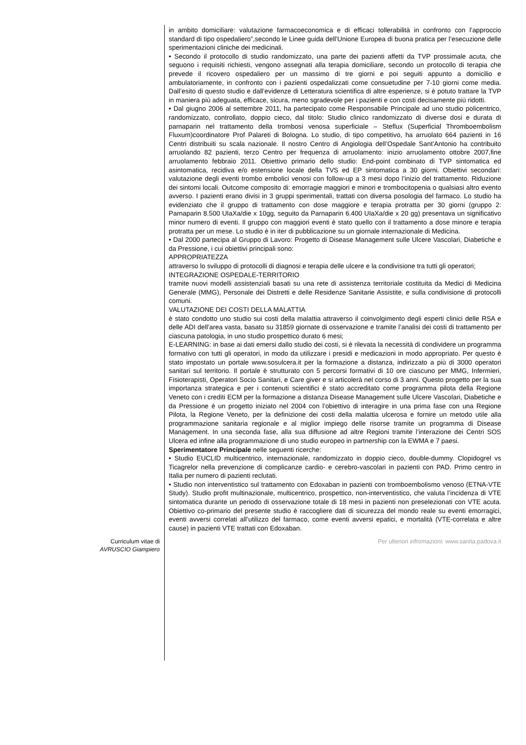in ambito domiciliare: valutazione farmacoeconomica e di efficaci tollerabilità in confronto con l’approccio standard di tipo ospedaliero”,secondo le Linee guida dell’Unione Europea di buona pratica per l’esecuzione delle sperimentazioni cliniche dei medicinali.
• Secondo il protocollo di studio randomizzato, una parte dei pazienti affetti da TVP prossimale acuta, che seguono i requisiti richiesti, vengono assegnati alla terapia domiciliare, secondo un protocollo di terapia che prevede il ricovero ospedaliero per un massimo di tre giorni e poi seguiti appunto a domicilio e ambulatoriamente, in confronto con i pazienti ospedalizzati come consuetudine per 7-10 giorni come media. Dall’esito di questo studio e dall’evidenze di Letteratura scientifica di altre esperienze, si è potuto trattare la TVP in maniera più adeguata, efficace, sicura, meno sgradevole per i pazienti e con costi decisamente più ridotti.
• Dal giugno 2006 al settembre 2011, ha partecipato come Responsabile Principale ad uno studio policentrico, randomizzato, controllato, doppio cieco, dal titolo: Studio clinico randomizzato di diverse dosi e durata di parnaparin nel trattamento della trombosi venosa superficiale – Steflux (Superficial Thromboembolism Fluxum)coordinatore Prof Palareti di Bologna. Lo studio, di tipo competitivo, ha arruolato 664 pazienti in 16 Centri distribuiti su scala nazionale. Il nostro Centro di Angiologia dell’Ospedale Sant’Antonio ha contribuito arruolando 82 pazienti, terzo Centro per frequenza di arruolamento: inizio arruolamento ottobre 2007,fine arruolamento febbraio 2011. Obiettivo primario dello studio: End-point combinato di TVP sintomatica ed asintomatica, recidiva e/o estensione locale della TVS ed EP sintomatica a 30 giorni. Obiettivi secondari: valutazione degli eventi trombo embolici venosi con follow-up a 3 mesi dopo l’inizio del trattamento. Riduzione dei sintomi locali. Outcome composito di: emorragie maggiori e minori e trombocitopenia o qualsiasi altro evento avverso. I pazienti erano divisi in 3 gruppi sperimentali, trattati con diversa posologia del farmaco. Lo studio ha evidenziato che il gruppo di trattamento con dose maggiore e terapia protratta per 30 giorni (gruppo 2: Parnaparin 8.500 UIaXa/die x 10gg, seguito da Parnaparin 6.400 UIaXa/die x 20 gg) presentava un significativo minor numero di eventi. Il gruppo con maggiori eventi è stato quello con il trattamento a dose minore e terapia protratta per un mese. Lo studio è in iter di pubblicazione su un giornale internazionale di Medicina.
• Dal 2000 partecipa al Gruppo di Lavoro: Progetto di Disease Management sulle Ulcere Vascolari, Diabetiche e da Pressione, i cui obiettivi principali sono:
APPROPRIATEZZA
attraverso lo sviluppo di protocolli di diagnosi e terapia delle ulcere e la condivisione tra tutti gli operatori;
INTEGRAZIONE OSPEDALE-TERRITORIO
tramite nuovi modelli assistenziali basati su una rete di assistenza territoriale costituita da Medici di Medicina Generale (MMG), Personale dei Distretti e delle Residenze Sanitarie Assistite, e sulla condivisione di protocolli comuni.
VALUTAZIONE DEI COSTI DELLA MALATTIA
è stato condotto uno studio sui costi della malattia attraverso il coinvolgimento degli esperti clinici delle RSA e delle ADI dell’area vasta, basato su 31859 giornate di osservazione e tramite l’analisi dei costi di trattamento per ciascuna patologia, in uno studio prospettico durato 6 mesi;
E-LEARNING: in base ai dati emersi dallo studio dei costi, si è rilevata la necessità di condividere un programma formativo con tutti gli operatori, in modo da utilizzare i presidi e medicazioni in modo appropriato. Per questo è stato impostato un portale www.sosulcera.it per la formazione a distanza, indirizzato a più di 3000 operatori sanitari sul territorio. Il portale è strutturato con 5 percorsi formativi di 10 ore ciascuno per MMG, Infermieri, Fisioterapisti, Operatori Socio Sanitari, e Care giver e si articolerà nel corso di 3 anni. Questo progetto per la sua importanza strategica e per i contenuti scientifici è stato accreditato come programma pilota della Regione Veneto con i crediti ECM per la formazione a distanza Disease Management sulle Ulcere Vascolari, Diabetiche e da Pressione è un progetto iniziato nel 2004 con l’obiettivo di interagire in una prima fase con una Regione Pilota, la Regione Veneto, per la definizione dei costi della malattia ulcerosa e fornire un metodo utile alla programmazione sanitaria regionale e al miglior impiego delle risorse tramite un programma di Disease Management. In una seconda fase, alla sua diffusione ad altre Regioni tramite l’interazione dei Centri SOS Ulcera ed infine alla programmazione di uno studio europeo in partnership con la EWMA e 7 paesi.
Sperimentatore Principale nelle seguenti ricerche:
• Studio EUCLID multicentrico, internazionale, randomizzato in doppio cieco, double-dummy. Clopidogrel vs Ticagrelor nella prevenzione di complicanze cardio- e cerebro-vascolari in pazienti con PAD. Primo centro in Italia per numero di pazienti reclutati.
• Studio non interventistico sul trattamento con Edoxaban in pazienti con tromboembolismo venoso (ETNA-VTE Study). Studio profit multinazionale, multicentrico, prospettico, non-interventistico, che valuta l’incidenza di VTE sintomatica durante un periodo di osservazione totale di 18 mesi in pazienti non preselezionati con VTE acuta. Obiettivo co-primario del presente studio è raccogliere dati di sicurezza del mondo reale su eventi emorragici, eventi avversi correlati all’utilizzo del farmaco, come eventi avversi epatici, e mortalità (VTE-correlata e altre cause) in pazienti VTE trattati con Edoxaban.
Curriculum vitae di
AVRUSCIO Giampiero
Per ulteriori infromazioni: www.sanita.padova.it